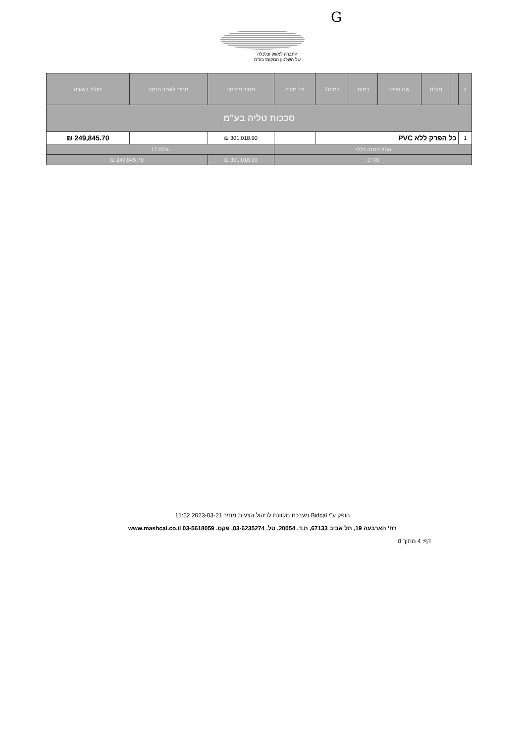G
החברה למשק וכלכלה
של השלטון המקומי בע"מ
| # | | מק"ט | שם פריט | כמות | כמות2 | יח' מידה | מחיר פתיחה | מחיר לאחר הנחה | סה"כ לשורה |
| --- | --- | --- | --- | --- | --- | --- | --- | --- | --- |
| סככות טליה בע"מ | | | | | | | | | |
| 1 | כל הפרק ללא PVC | | | | | | 301,018.90 ₪ | | 249,845.70 ₪ |
| אחוז הנחה כללי: | | | | | | | 17.00% | | |
| סה"כ: | | | | | | | 301,018.90 ₪ | 249,845.70 ₪ | |
הופק ע"י Bidcal מערכת מקוונת לניהול הצעות מחיר 2023-03-21 11:52
רח' הארבעה 19, תל אביב 67133, ת.ד. 20054, טל. 03-6235274, פקס. 03-5618059 www.mashcal.co.il
דף: 4 מתוך 8